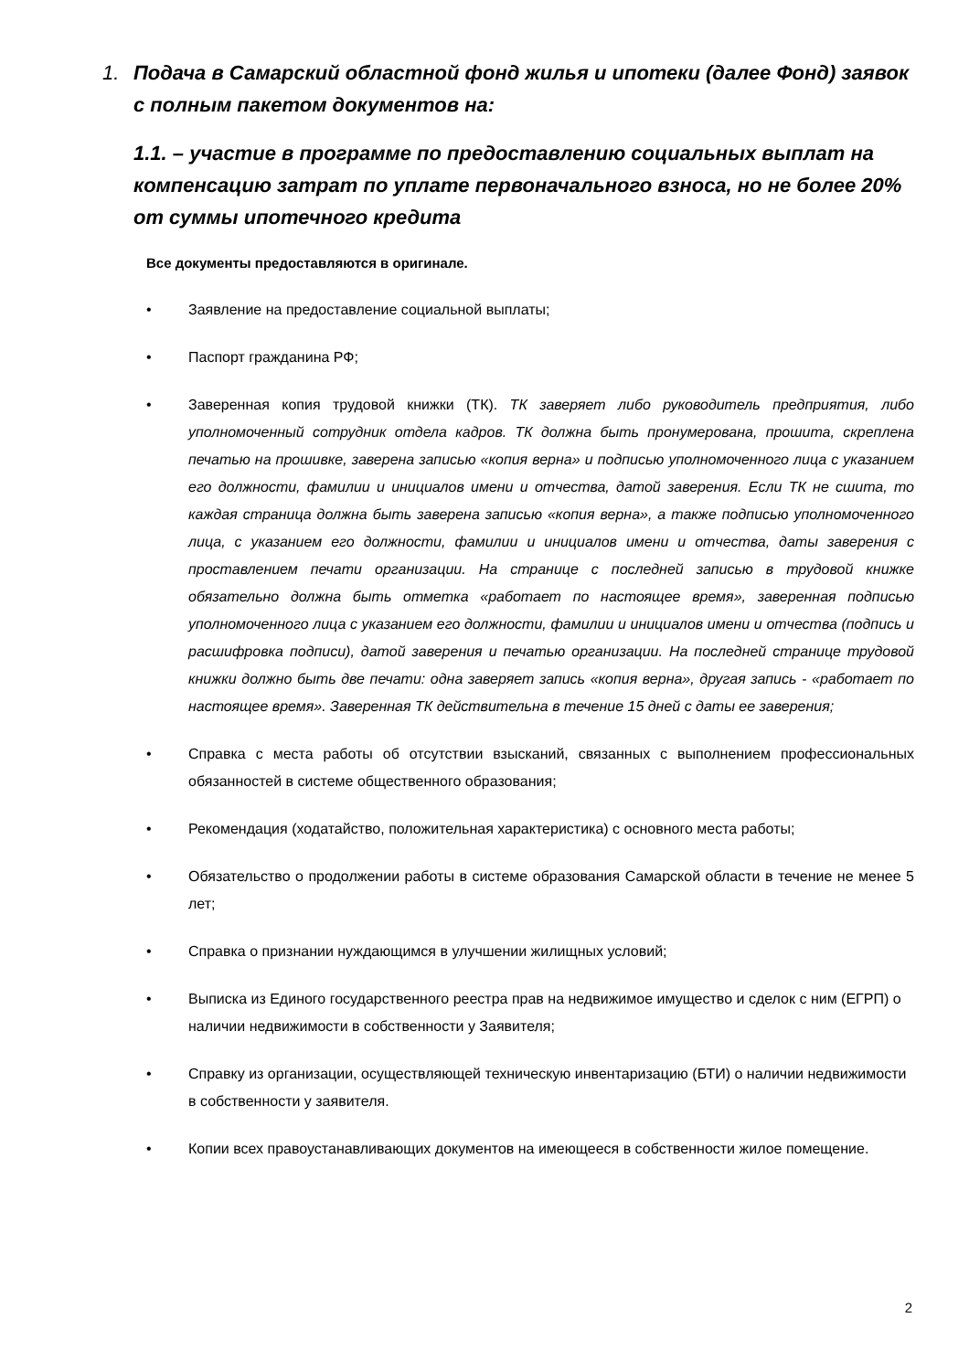1. Подача в Самарский областной фонд жилья и ипотеки (далее Фонд) заявок с полным пакетом документов на:
1.1. – участие в программе по предоставлению социальных выплат на компенсацию затрат по уплате первоначального взноса, но не более 20% от суммы ипотечного кредита
Все документы предоставляются в оригинале.
• Заявление на предоставление социальной выплаты;
• Паспорт гражданина РФ;
• Заверенная копия трудовой книжки (ТК). ТК заверяет либо руководитель предприятия, либо уполномоченный сотрудник отдела кадров. ТК должна быть пронумерована, прошита, скреплена печатью на прошивке, заверена записью «копия верна» и подписью уполномоченного лица с указанием его должности, фамилии и инициалов имени и отчества, датой заверения. Если ТК не сшита, то каждая страница должна быть заверена записью «копия верна», а также подписью уполномоченного лица, с указанием его должности, фамилии и инициалов имени и отчества, даты заверения с проставлением печати организации. На странице с последней записью в трудовой книжке обязательно должна быть отметка «работает по настоящее время», заверенная подписью уполномоченного лица с указанием его должности, фамилии и инициалов имени и отчества (подпись и расшифровка подписи), датой заверения и печатью организации. На последней странице трудовой книжки должно быть две печати: одна заверяет запись «копия верна», другая запись - «работает по настоящее время». Заверенная ТК действительна в течение 15 дней с даты ее заверения;
• Справка с места работы об отсутствии взысканий, связанных с выполнением профессиональных обязанностей в системе общественного образования;
• Рекомендация (ходатайство, положительная характеристика) с основного места работы;
• Обязательство о продолжении работы в системе образования Самарской области в течение не менее 5 лет;
• Справка о признании нуждающимся в улучшении жилищных условий;
• Выписка из Единого государственного реестра прав на недвижимое имущество и сделок с ним (ЕГРП) о наличии недвижимости в собственности у Заявителя;
• Справку из организации, осуществляющей техническую инвентаризацию (БТИ) о наличии недвижимости в собственности у заявителя.
• Копии всех правоустанавливающих документов на имеющееся в собственности жилое помещение.
2